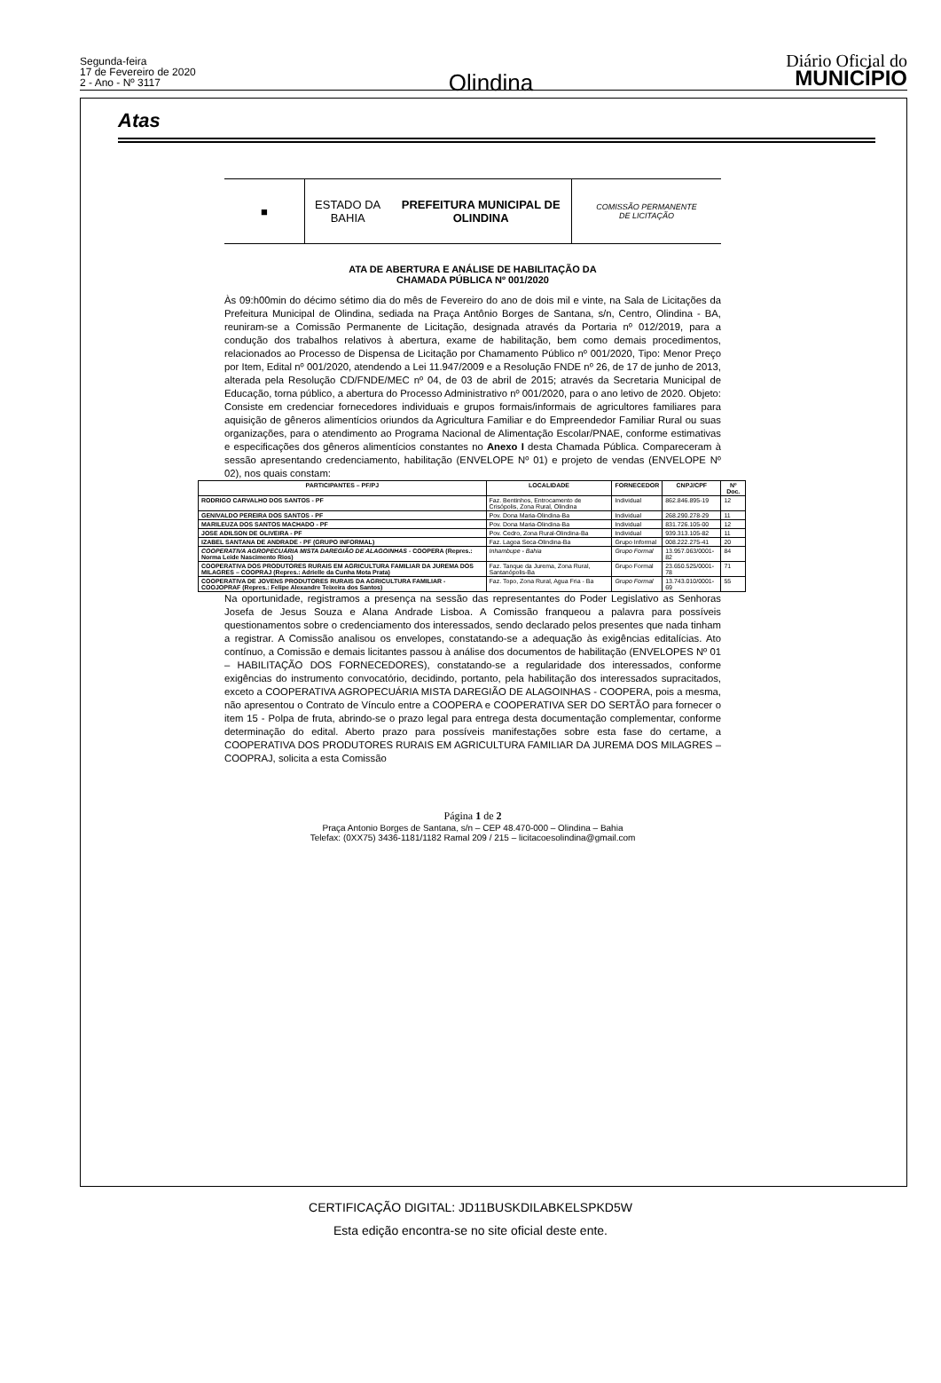Segunda-feira
17 de Fevereiro de 2020
2 - Ano - Nº 3117
Olindina
Diário Oficial do
MUNICÍPIO
Atas
■ ESTADO DA BAHIA
PREFEITURA MUNICIPAL DE OLINDINA
COMISSÃO PERMANENTE
DE LICITAÇÃO
ATA DE ABERTURA E ANÁLISE DE HABILITAÇÃO DA
CHAMADA PÚBLICA Nº 001/2020
Às 09:h00min do décimo sétimo dia do mês de Fevereiro do ano de dois mil e vinte, na Sala de Licitações da Prefeitura Municipal de Olindina, sediada na Praça Antônio Borges de Santana, s/n, Centro, Olindina - BA, reuniram-se a Comissão Permanente de Licitação, designada através da Portaria nº 012/2019, para a condução dos trabalhos relativos à abertura, exame de habilitação, bem como demais procedimentos, relacionados ao Processo de Dispensa de Licitação por Chamamento Público nº 001/2020, Tipo: Menor Preço por Item, Edital nº 001/2020, atendendo a Lei 11.947/2009 e a Resolução FNDE nº 26, de 17 de junho de 2013, alterada pela Resolução CD/FNDE/MEC nº 04, de 03 de abril de 2015; através da Secretaria Municipal de Educação, torna público, a abertura do Processo Administrativo nº 001/2020, para o ano letivo de 2020. Objeto: Consiste em credenciar fornecedores individuais e grupos formais/informais de agricultores familiares para aquisição de gêneros alimentícios oriundos da Agricultura Familiar e do Empreendedor Familiar Rural ou suas organizações, para o atendimento ao Programa Nacional de Alimentação Escolar/PNAE, conforme estimativas e especificações dos gêneros alimentícios constantes no Anexo I desta Chamada Pública. Compareceram à sessão apresentando credenciamento, habilitação (ENVELOPE Nº 01) e projeto de vendas (ENVELOPE Nº 02), nos quais constam:
| PARTICIPANTES – PF/PJ | LOCALIDADE | FORNECEDOR | CNPJ/CPF | Nº Doc. |
| --- | --- | --- | --- | --- |
| RODRIGO CARVALHO DOS SANTOS - PF | Faz. Bentinhos, Entrocamento de Crisópolis, Zona Rural, Olindina | Individual | 862.846.895-19 | 12 |
| GENIVALDO PEREIRA DOS SANTOS - PF | Pov. Dona Maria-Olindina-Ba | Individual | 268.290.278-29 | 11 |
| MARILEUZA DOS SANTOS MACHADO - PF | Pov. Dona Maria-Olindina-Ba | Individual | 831.726.105-00 | 12 |
| JOSE ADILSON DE OLIVEIRA - PF | Pov. Cedro, Zona Rural-Olindina-Ba | Individual | 939.313.105-82 | 11 |
| IZABEL SANTANA DE ANDRADE - PF (GRUPO INFORMAL) | Faz. Lagoa Seca-Olindina-Ba | Grupo Informal | 008.222.275-41 | 20 |
| COOPERATIVA AGROPECUÁRIA MISTA DAREGIÃO DE ALAGOINHAS - COOPERA (Repres.: Norma Leide Nascimento Rios) | Inhambupe - Bahia | Grupo Formal | 13.957.063/0001-82 | 84 |
| COOPERATIVA DOS PRODUTORES RURAIS EM AGRICULTURA FAMILIAR DA JUREMA DOS MILAGRES – COOPRAJ (Repres.: Adrielle da Cunha Mota Prata) | Faz. Tanque da Jurema, Zona Rural, Santanópolis-Ba | Grupo Formal | 23.650.525/0001-78 | 71 |
| COOPERATIVA DE JOVENS PRODUTORES RURAIS DA AGRICULTURA FAMILIAR - COOJOPRAF (Repres.: Felipe Alexandre Teixeira dos Santos) | Faz. Topo, Zona Rural, Agua Fria - Ba | Grupo Formal | 13.743.010/0001-69 | 55 |
Na oportunidade, registramos a presença na sessão das representantes do Poder Legislativo as Senhoras Josefa de Jesus Souza e Alana Andrade Lisboa. A Comissão franqueou a palavra para possíveis questionamentos sobre o credenciamento dos interessados, sendo declarado pelos presentes que nada tinham a registrar. A Comissão analisou os envelopes, constatando-se a adequação às exigências editalícias. Ato contínuo, a Comissão e demais licitantes passou à análise dos documentos de habilitação (ENVELOPES Nº 01 – HABILITAÇÃO DOS FORNECEDORES), constatando-se a regularidade dos interessados, conforme exigências do instrumento convocatório, decidindo, portanto, pela habilitação dos interessados supracitados, exceto a COOPERATIVA AGROPECUÁRIA MISTA DAREGIÃO DE ALAGOINHAS - COOPERA, pois a mesma, não apresentou o Contrato de Vínculo entre a COOPERA e COOPERATIVA SER DO SERTÃO para fornecer o item 15 - Polpa de fruta, abrindo-se o prazo legal para entrega desta documentação complementar, conforme determinação do edital. Aberto prazo para possíveis manifestações sobre esta fase do certame, a COOPERATIVA DOS PRODUTORES RURAIS EM AGRICULTURA FAMILIAR DA JUREMA DOS MILAGRES – COOPRAJ, solicita a esta Comissão
Página 1 de 2
Praça Antonio Borges de Santana, s/n – CEP 48.470-000 – Olindina – Bahia
Telefax: (0XX75) 3436-1181/1182 Ramal 209 / 215 – licitacoesolindina@gmail.com
CERTIFICAÇÃO DIGITAL: JD11BUSKDILABKELSPKD5W
Esta edição encontra-se no site oficial deste ente.